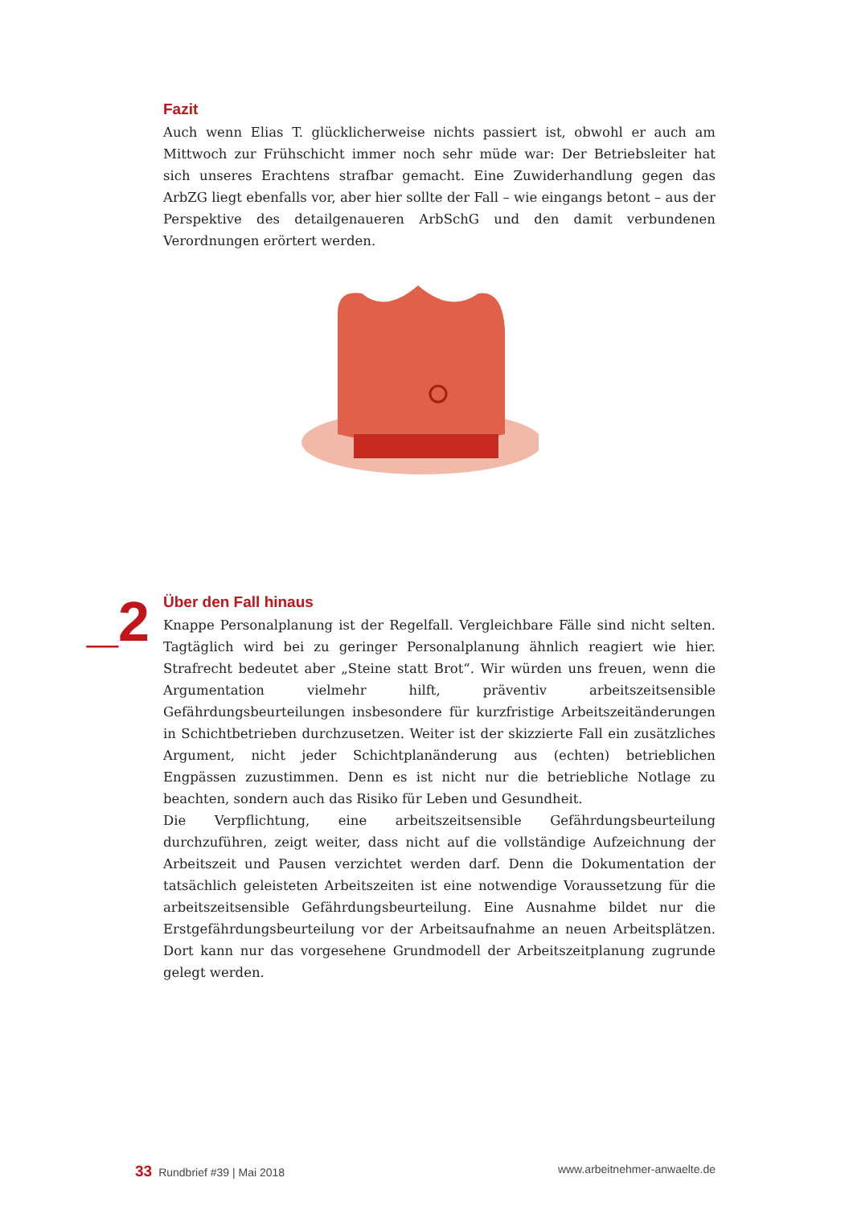Fazit
Auch wenn Elias T. glücklicherweise nichts passiert ist, obwohl er auch am Mittwoch zur Frühschicht immer noch sehr müde war: Der Betriebsleiter hat sich unseres Erachtens strafbar gemacht. Eine Zuwiderhandlung gegen das ArbZG liegt ebenfalls vor, aber hier sollte der Fall – wie eingangs betont – aus der Perspektive des detailgenaueren ArbSchG und den damit verbundenen Verordnungen erörtert werden.
_2
Über den Fall hinaus
Knappe Personalplanung ist der Regelfall. Vergleichbare Fälle sind nicht selten. Tagtäglich wird bei zu geringer Personalplanung ähnlich reagiert wie hier. Strafrecht bedeutet aber „Steine statt Brot“. Wir würden uns freuen, wenn die Argumentation vielmehr hilft, präventiv arbeitszeitsensible Gefährdungsbeurteilungen insbesondere für kurzfristige Arbeitszeitänderungen in Schichtbetrieben durchzusetzen. Weiter ist der skizzierte Fall ein zusätzliches Argument, nicht jeder Schichtplanänderung aus (echten) betrieblichen Engpässen zuzustimmen. Denn es ist nicht nur die betriebliche Notlage zu beachten, sondern auch das Risiko für Leben und Gesundheit.
Die Verpflichtung, eine arbeitszeitsensible Gefährdungsbeurteilung durchzuführen, zeigt weiter, dass nicht auf die vollständige Aufzeichnung der Arbeitszeit und Pausen verzichtet werden darf. Denn die Dokumentation der tatsächlich geleisteten Arbeitszeiten ist eine notwendige Voraussetzung für die arbeitszeitsensible Gefährdungsbeurteilung. Eine Ausnahme bildet nur die Erstgefährdungsbeurteilung vor der Arbeitsaufnahme an neuen Arbeitsplätzen. Dort kann nur das vorgesehene Grundmodell der Arbeitszeitplanung zugrunde gelegt werden.
33 Rundbrief #39 | Mai 2018 www.arbeitnehmer-anwaelte.de